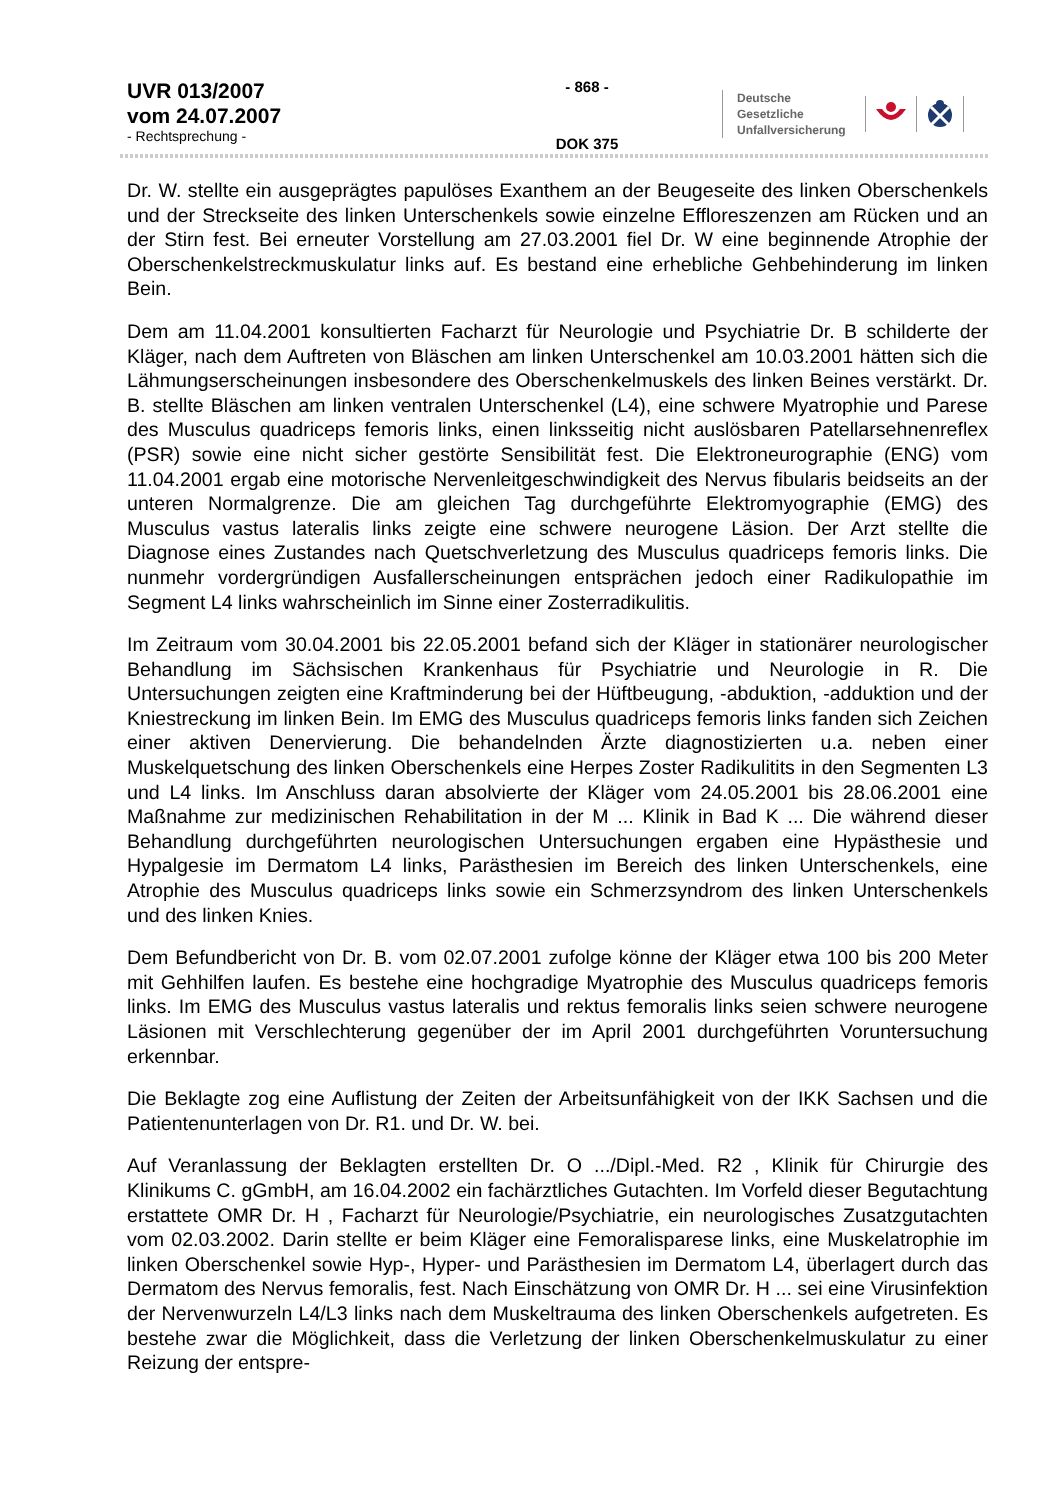UVR 013/2007
vom 24.07.2007
- Rechtsprechung -
- 868 -
DOK 375
Deutsche Gesetzliche Unfallversicherung
Dr. W. stellte ein ausgeprägtes papulöses Exanthem an der Beugeseite des linken Oberschenkels und der Streckseite des linken Unterschenkels sowie einzelne Effloreszenzen am Rücken und an der Stirn fest. Bei erneuter Vorstellung am 27.03.2001 fiel Dr. W eine beginnende Atrophie der Oberschenkelstreckmuskulatur links auf. Es bestand eine erhebliche Gehbehinderung im linken Bein.
Dem am 11.04.2001 konsultierten Facharzt für Neurologie und Psychiatrie Dr. B schilderte der Kläger, nach dem Auftreten von Bläschen am linken Unterschenkel am 10.03.2001 hätten sich die Lähmungserscheinungen insbesondere des Oberschenkelmuskels des linken Beines verstärkt. Dr. B. stellte Bläschen am linken ventralen Unterschenkel (L4), eine schwere Myatrophie und Parese des Musculus quadriceps femoris links, einen linksseitig nicht auslösbaren Patellarsehnenreflex (PSR) sowie eine nicht sicher gestörte Sensibilität fest. Die Elektroneurographie (ENG) vom 11.04.2001 ergab eine motorische Nervenleitgeschwindigkeit des Nervus fibularis beidseits an der unteren Normalgrenze. Die am gleichen Tag durchgeführte Elektromyographie (EMG) des Musculus vastus lateralis links zeigte eine schwere neurogene Läsion. Der Arzt stellte die Diagnose eines Zustandes nach Quetschverletzung des Musculus quadriceps femoris links. Die nunmehr vordergründigen Ausfallerscheinungen entsprächen jedoch einer Radikulopathie im Segment L4 links wahrscheinlich im Sinne einer Zosterradikulitis.
Im Zeitraum vom 30.04.2001 bis 22.05.2001 befand sich der Kläger in stationärer neurologischer Behandlung im Sächsischen Krankenhaus für Psychiatrie und Neurologie in R. Die Untersuchungen zeigten eine Kraftminderung bei der Hüftbeugung, -abduktion, -adduktion und der Kniestreckung im linken Bein. Im EMG des Musculus quadriceps femoris links fanden sich Zeichen einer aktiven Denervierung. Die behandelnden Ärzte diagnostizierten u.a. neben einer Muskelquetschung des linken Oberschenkels eine Herpes Zoster Radikulitits in den Segmenten L3 und L4 links. Im Anschluss daran absolvierte der Kläger vom 24.05.2001 bis 28.06.2001 eine Maßnahme zur medizinischen Rehabilitation in der M ... Klinik in Bad K ... Die während dieser Behandlung durchgeführten neurologischen Untersuchungen ergaben eine Hypästhesie und Hypalgesie im Dermatom L4 links, Parästhesien im Bereich des linken Unterschenkels, eine Atrophie des Musculus quadriceps links sowie ein Schmerzsyndrom des linken Unterschenkels und des linken Knies.
Dem Befundbericht von Dr. B. vom 02.07.2001 zufolge könne der Kläger etwa 100 bis 200 Meter mit Gehhilfen laufen. Es bestehe eine hochgradige Myatrophie des Musculus quadriceps femoris links. Im EMG des Musculus vastus lateralis und rektus femoralis links seien schwere neurogene Läsionen mit Verschlechterung gegenüber der im April 2001 durchgeführten Voruntersuchung erkennbar.
Die Beklagte zog eine Auflistung der Zeiten der Arbeitsunfähigkeit von der IKK Sachsen und die Patientenunterlagen von Dr. R1. und Dr. W. bei.
Auf Veranlassung der Beklagten erstellten Dr. O .../Dipl.-Med. R2 , Klinik für Chirurgie des Klinikums C. gGmbH, am 16.04.2002 ein fachärztliches Gutachten. Im Vorfeld dieser Begutachtung erstattete OMR Dr. H , Facharzt für Neurologie/Psychiatrie, ein neurologisches Zusatzgutachten vom 02.03.2002. Darin stellte er beim Kläger eine Femoralisparese links, eine Muskelatrophie im linken Oberschenkel sowie Hyp-, Hyper- und Parästhesien im Dermatom L4, überlagert durch das Dermatom des Nervus femoralis, fest. Nach Einschätzung von OMR Dr. H ... sei eine Virusinfektion der Nervenwurzeln L4/L3 links nach dem Muskeltrauma des linken Oberschenkels aufgetreten. Es bestehe zwar die Möglichkeit, dass die Verletzung der linken Oberschenkelmuskulatur zu einer Reizung der entspre-